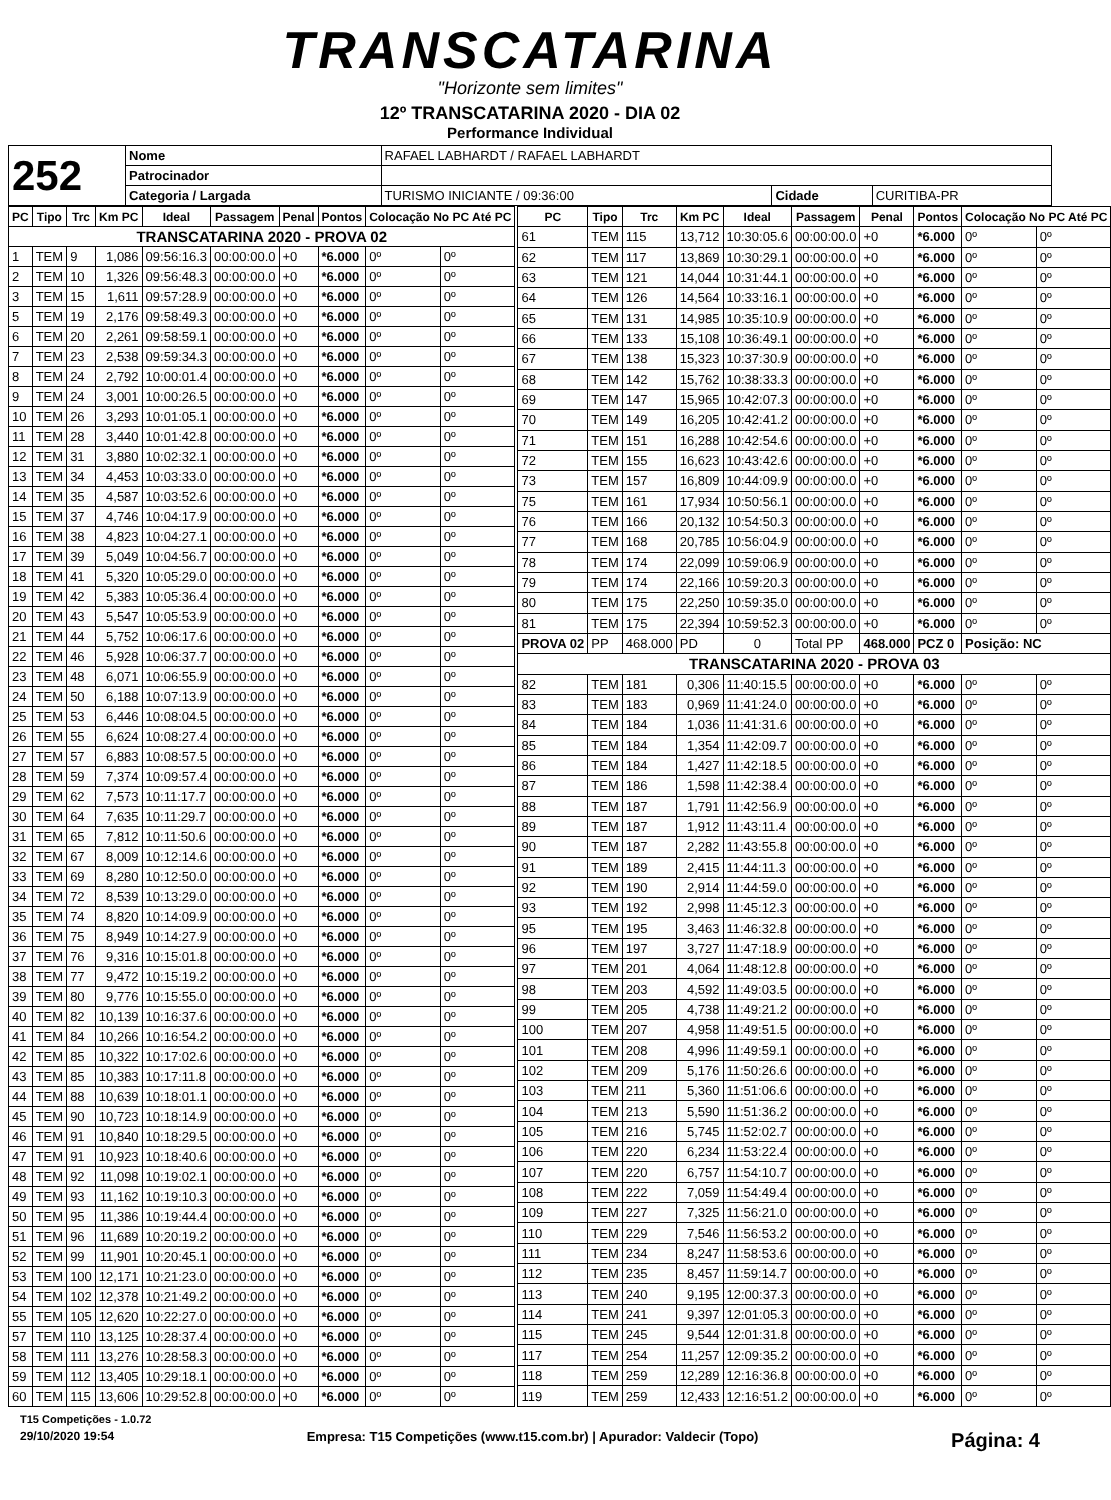TRANSCATARINA
"Horizonte sem limites"
12º TRANSCATARINA 2020 - DIA 02
Performance Individual
| 252 | Nome | RAFAEL LABHARDT / RAFAEL LABHARDT | | |
| | Patrocinador | | | |
| | Categoria / Largada | TURISMO INICIANTE / 09:36:00 | Cidade | CURITIBA-PR |
| PC | Tipo | Trc | Km PC | Ideal | Passagem | Penal | Pontos | Colocação No PC Até PC | |
| --- | --- | --- | --- | --- | --- | --- | --- | --- | --- |
| TRANSCATARINA 2020 - PROVA 02 | | | | | | | | | |
| 1 | TEM | 9 | 1,086 | 09:56:16.3 | 00:00:00.0 | +0 | *6.000 | 0º | 0º |
| 2 | TEM | 10 | 1,326 | 09:56:48.3 | 00:00:00.0 | +0 | *6.000 | 0º | 0º |
| 3 | TEM | 15 | 1,611 | 09:57:28.9 | 00:00:00.0 | +0 | *6.000 | 0º | 0º |
| 5 | TEM | 19 | 2,176 | 09:58:49.3 | 00:00:00.0 | +0 | *6.000 | 0º | 0º |
| 6 | TEM | 20 | 2,261 | 09:58:59.1 | 00:00:00.0 | +0 | *6.000 | 0º | 0º |
| 7 | TEM | 23 | 2,538 | 09:59:34.3 | 00:00:00.0 | +0 | *6.000 | 0º | 0º |
| 8 | TEM | 24 | 2,792 | 10:00:01.4 | 00:00:00.0 | +0 | *6.000 | 0º | 0º |
| 9 | TEM | 24 | 3,001 | 10:00:26.5 | 00:00:00.0 | +0 | *6.000 | 0º | 0º |
| 10 | TEM | 26 | 3,293 | 10:01:05.1 | 00:00:00.0 | +0 | *6.000 | 0º | 0º |
| 11 | TEM | 28 | 3,440 | 10:01:42.8 | 00:00:00.0 | +0 | *6.000 | 0º | 0º |
| 12 | TEM | 31 | 3,880 | 10:02:32.1 | 00:00:00.0 | +0 | *6.000 | 0º | 0º |
| 13 | TEM | 34 | 4,453 | 10:03:33.0 | 00:00:00.0 | +0 | *6.000 | 0º | 0º |
| 14 | TEM | 35 | 4,587 | 10:03:52.6 | 00:00:00.0 | +0 | *6.000 | 0º | 0º |
| 15 | TEM | 37 | 4,746 | 10:04:17.9 | 00:00:00.0 | +0 | *6.000 | 0º | 0º |
| 16 | TEM | 38 | 4,823 | 10:04:27.1 | 00:00:00.0 | +0 | *6.000 | 0º | 0º |
| 17 | TEM | 39 | 5,049 | 10:04:56.7 | 00:00:00.0 | +0 | *6.000 | 0º | 0º |
| 18 | TEM | 41 | 5,320 | 10:05:29.0 | 00:00:00.0 | +0 | *6.000 | 0º | 0º |
| 19 | TEM | 42 | 5,383 | 10:05:36.4 | 00:00:00.0 | +0 | *6.000 | 0º | 0º |
| 20 | TEM | 43 | 5,547 | 10:05:53.9 | 00:00:00.0 | +0 | *6.000 | 0º | 0º |
| 21 | TEM | 44 | 5,752 | 10:06:17.6 | 00:00:00.0 | +0 | *6.000 | 0º | 0º |
| 22 | TEM | 46 | 5,928 | 10:06:37.7 | 00:00:00.0 | +0 | *6.000 | 0º | 0º |
| 23 | TEM | 48 | 6,071 | 10:06:55.9 | 00:00:00.0 | +0 | *6.000 | 0º | 0º |
| 24 | TEM | 50 | 6,188 | 10:07:13.9 | 00:00:00.0 | +0 | *6.000 | 0º | 0º |
| 25 | TEM | 53 | 6,446 | 10:08:04.5 | 00:00:00.0 | +0 | *6.000 | 0º | 0º |
| 26 | TEM | 55 | 6,624 | 10:08:27.4 | 00:00:00.0 | +0 | *6.000 | 0º | 0º |
| 27 | TEM | 57 | 6,883 | 10:08:57.5 | 00:00:00.0 | +0 | *6.000 | 0º | 0º |
| 28 | TEM | 59 | 7,374 | 10:09:57.4 | 00:00:00.0 | +0 | *6.000 | 0º | 0º |
| 29 | TEM | 62 | 7,573 | 10:11:17.7 | 00:00:00.0 | +0 | *6.000 | 0º | 0º |
| 30 | TEM | 64 | 7,635 | 10:11:29.7 | 00:00:00.0 | +0 | *6.000 | 0º | 0º |
| 31 | TEM | 65 | 7,812 | 10:11:50.6 | 00:00:00.0 | +0 | *6.000 | 0º | 0º |
| 32 | TEM | 67 | 8,009 | 10:12:14.6 | 00:00:00.0 | +0 | *6.000 | 0º | 0º |
| 33 | TEM | 69 | 8,280 | 10:12:50.0 | 00:00:00.0 | +0 | *6.000 | 0º | 0º |
| 34 | TEM | 72 | 8,539 | 10:13:29.0 | 00:00:00.0 | +0 | *6.000 | 0º | 0º |
| 35 | TEM | 74 | 8,820 | 10:14:09.9 | 00:00:00.0 | +0 | *6.000 | 0º | 0º |
| 36 | TEM | 75 | 8,949 | 10:14:27.9 | 00:00:00.0 | +0 | *6.000 | 0º | 0º |
| 37 | TEM | 76 | 9,316 | 10:15:01.8 | 00:00:00.0 | +0 | *6.000 | 0º | 0º |
| 38 | TEM | 77 | 9,472 | 10:15:19.2 | 00:00:00.0 | +0 | *6.000 | 0º | 0º |
| 39 | TEM | 80 | 9,776 | 10:15:55.0 | 00:00:00.0 | +0 | *6.000 | 0º | 0º |
| 40 | TEM | 82 | 10,139 | 10:16:37.6 | 00:00:00.0 | +0 | *6.000 | 0º | 0º |
| 41 | TEM | 84 | 10,266 | 10:16:54.2 | 00:00:00.0 | +0 | *6.000 | 0º | 0º |
| 42 | TEM | 85 | 10,322 | 10:17:02.6 | 00:00:00.0 | +0 | *6.000 | 0º | 0º |
| 43 | TEM | 85 | 10,383 | 10:17:11.8 | 00:00:00.0 | +0 | *6.000 | 0º | 0º |
| 44 | TEM | 88 | 10,639 | 10:18:01.1 | 00:00:00.0 | +0 | *6.000 | 0º | 0º |
| 45 | TEM | 90 | 10,723 | 10:18:14.9 | 00:00:00.0 | +0 | *6.000 | 0º | 0º |
| 46 | TEM | 91 | 10,840 | 10:18:29.5 | 00:00:00.0 | +0 | *6.000 | 0º | 0º |
| 47 | TEM | 91 | 10,923 | 10:18:40.6 | 00:00:00.0 | +0 | *6.000 | 0º | 0º |
| 48 | TEM | 92 | 11,098 | 10:19:02.1 | 00:00:00.0 | +0 | *6.000 | 0º | 0º |
| 49 | TEM | 93 | 11,162 | 10:19:10.3 | 00:00:00.0 | +0 | *6.000 | 0º | 0º |
| 50 | TEM | 95 | 11,386 | 10:19:44.4 | 00:00:00.0 | +0 | *6.000 | 0º | 0º |
| 51 | TEM | 96 | 11,689 | 10:20:19.2 | 00:00:00.0 | +0 | *6.000 | 0º | 0º |
| 52 | TEM | 99 | 11,901 | 10:20:45.1 | 00:00:00.0 | +0 | *6.000 | 0º | 0º |
| 53 | TEM | 100 | 12,171 | 10:21:23.0 | 00:00:00.0 | +0 | *6.000 | 0º | 0º |
| 54 | TEM | 102 | 12,378 | 10:21:49.2 | 00:00:00.0 | +0 | *6.000 | 0º | 0º |
| 55 | TEM | 105 | 12,620 | 10:22:27.0 | 00:00:00.0 | +0 | *6.000 | 0º | 0º |
| 57 | TEM | 110 | 13,125 | 10:28:37.4 | 00:00:00.0 | +0 | *6.000 | 0º | 0º |
| 58 | TEM | 111 | 13,276 | 10:28:58.3 | 00:00:00.0 | +0 | *6.000 | 0º | 0º |
| 59 | TEM | 112 | 13,405 | 10:29:18.1 | 00:00:00.0 | +0 | *6.000 | 0º | 0º |
| 60 | TEM | 115 | 13,606 | 10:29:52.8 | 00:00:00.0 | +0 | *6.000 | 0º | 0º |
| PC | Tipo | Trc | Km PC | Ideal | Passagem | Penal | Pontos | Colocação No PC Até PC | |
| --- | --- | --- | --- | --- | --- | --- | --- | --- | --- |
| 61 | TEM | 115 | 13,712 | 10:30:05.6 | 00:00:00.0 | +0 | *6.000 | 0º | 0º |
| 62 | TEM | 117 | 13,869 | 10:30:29.1 | 00:00:00.0 | +0 | *6.000 | 0º | 0º |
| 63 | TEM | 121 | 14,044 | 10:31:44.1 | 00:00:00.0 | +0 | *6.000 | 0º | 0º |
| 64 | TEM | 126 | 14,564 | 10:33:16.1 | 00:00:00.0 | +0 | *6.000 | 0º | 0º |
| 65 | TEM | 131 | 14,985 | 10:35:10.9 | 00:00:00.0 | +0 | *6.000 | 0º | 0º |
| 66 | TEM | 133 | 15,108 | 10:36:49.1 | 00:00:00.0 | +0 | *6.000 | 0º | 0º |
| 67 | TEM | 138 | 15,323 | 10:37:30.9 | 00:00:00.0 | +0 | *6.000 | 0º | 0º |
| 68 | TEM | 142 | 15,762 | 10:38:33.3 | 00:00:00.0 | +0 | *6.000 | 0º | 0º |
| 69 | TEM | 147 | 15,965 | 10:42:07.3 | 00:00:00.0 | +0 | *6.000 | 0º | 0º |
| 70 | TEM | 149 | 16,205 | 10:42:41.2 | 00:00:00.0 | +0 | *6.000 | 0º | 0º |
| 71 | TEM | 151 | 16,288 | 10:42:54.6 | 00:00:00.0 | +0 | *6.000 | 0º | 0º |
| 72 | TEM | 155 | 16,623 | 10:43:42.6 | 00:00:00.0 | +0 | *6.000 | 0º | 0º |
| 73 | TEM | 157 | 16,809 | 10:44:09.9 | 00:00:00.0 | +0 | *6.000 | 0º | 0º |
| 75 | TEM | 161 | 17,934 | 10:50:56.1 | 00:00:00.0 | +0 | *6.000 | 0º | 0º |
| 76 | TEM | 166 | 20,132 | 10:54:50.3 | 00:00:00.0 | +0 | *6.000 | 0º | 0º |
| 77 | TEM | 168 | 20,785 | 10:56:04.9 | 00:00:00.0 | +0 | *6.000 | 0º | 0º |
| 78 | TEM | 174 | 22,099 | 10:59:06.9 | 00:00:00.0 | +0 | *6.000 | 0º | 0º |
| 79 | TEM | 174 | 22,166 | 10:59:20.3 | 00:00:00.0 | +0 | *6.000 | 0º | 0º |
| 80 | TEM | 175 | 22,250 | 10:59:35.0 | 00:00:00.0 | +0 | *6.000 | 0º | 0º |
| 81 | TEM | 175 | 22,394 | 10:59:52.3 | 00:00:00.0 | +0 | *6.000 | 0º | 0º |
| PROVA 02 | PP | 468.000 | PD | 0 | Total PP | 468.000 | PCZ 0 | Posição: NC | |
| TRANSCATARINA 2020 - PROVA 03 | | | | | | | | | |
| 82 | TEM | 181 | 0,306 | 11:40:15.5 | 00:00:00.0 | +0 | *6.000 | 0º | 0º |
| 83 | TEM | 183 | 0,969 | 11:41:24.0 | 00:00:00.0 | +0 | *6.000 | 0º | 0º |
| 84 | TEM | 184 | 1,036 | 11:41:31.6 | 00:00:00.0 | +0 | *6.000 | 0º | 0º |
| 85 | TEM | 184 | 1,354 | 11:42:09.7 | 00:00:00.0 | +0 | *6.000 | 0º | 0º |
| 86 | TEM | 184 | 1,427 | 11:42:18.5 | 00:00:00.0 | +0 | *6.000 | 0º | 0º |
| 87 | TEM | 186 | 1,598 | 11:42:38.4 | 00:00:00.0 | +0 | *6.000 | 0º | 0º |
| 88 | TEM | 187 | 1,791 | 11:42:56.9 | 00:00:00.0 | +0 | *6.000 | 0º | 0º |
| 89 | TEM | 187 | 1,912 | 11:43:11.4 | 00:00:00.0 | +0 | *6.000 | 0º | 0º |
| 90 | TEM | 187 | 2,282 | 11:43:55.8 | 00:00:00.0 | +0 | *6.000 | 0º | 0º |
| 91 | TEM | 189 | 2,415 | 11:44:11.3 | 00:00:00.0 | +0 | *6.000 | 0º | 0º |
| 92 | TEM | 190 | 2,914 | 11:44:59.0 | 00:00:00.0 | +0 | *6.000 | 0º | 0º |
| 93 | TEM | 192 | 2,998 | 11:45:12.3 | 00:00:00.0 | +0 | *6.000 | 0º | 0º |
| 95 | TEM | 195 | 3,463 | 11:46:32.8 | 00:00:00.0 | +0 | *6.000 | 0º | 0º |
| 96 | TEM | 197 | 3,727 | 11:47:18.9 | 00:00:00.0 | +0 | *6.000 | 0º | 0º |
| 97 | TEM | 201 | 4,064 | 11:48:12.8 | 00:00:00.0 | +0 | *6.000 | 0º | 0º |
| 98 | TEM | 203 | 4,592 | 11:49:03.5 | 00:00:00.0 | +0 | *6.000 | 0º | 0º |
| 99 | TEM | 205 | 4,738 | 11:49:21.2 | 00:00:00.0 | +0 | *6.000 | 0º | 0º |
| 100 | TEM | 207 | 4,958 | 11:49:51.5 | 00:00:00.0 | +0 | *6.000 | 0º | 0º |
| 101 | TEM | 208 | 4,996 | 11:49:59.1 | 00:00:00.0 | +0 | *6.000 | 0º | 0º |
| 102 | TEM | 209 | 5,176 | 11:50:26.6 | 00:00:00.0 | +0 | *6.000 | 0º | 0º |
| 103 | TEM | 211 | 5,360 | 11:51:06.6 | 00:00:00.0 | +0 | *6.000 | 0º | 0º |
| 104 | TEM | 213 | 5,590 | 11:51:36.2 | 00:00:00.0 | +0 | *6.000 | 0º | 0º |
| 105 | TEM | 216 | 5,745 | 11:52:02.7 | 00:00:00.0 | +0 | *6.000 | 0º | 0º |
| 106 | TEM | 220 | 6,234 | 11:53:22.4 | 00:00:00.0 | +0 | *6.000 | 0º | 0º |
| 107 | TEM | 220 | 6,757 | 11:54:10.7 | 00:00:00.0 | +0 | *6.000 | 0º | 0º |
| 108 | TEM | 222 | 7,059 | 11:54:49.4 | 00:00:00.0 | +0 | *6.000 | 0º | 0º |
| 109 | TEM | 227 | 7,325 | 11:56:21.0 | 00:00:00.0 | +0 | *6.000 | 0º | 0º |
| 110 | TEM | 229 | 7,546 | 11:56:53.2 | 00:00:00.0 | +0 | *6.000 | 0º | 0º |
| 111 | TEM | 234 | 8,247 | 11:58:53.6 | 00:00:00.0 | +0 | *6.000 | 0º | 0º |
| 112 | TEM | 235 | 8,457 | 11:59:14.7 | 00:00:00.0 | +0 | *6.000 | 0º | 0º |
| 113 | TEM | 240 | 9,195 | 12:00:37.3 | 00:00:00.0 | +0 | *6.000 | 0º | 0º |
| 114 | TEM | 241 | 9,397 | 12:01:05.3 | 00:00:00.0 | +0 | *6.000 | 0º | 0º |
| 115 | TEM | 245 | 9,544 | 12:01:31.8 | 00:00:00.0 | +0 | *6.000 | 0º | 0º |
| 117 | TEM | 254 | 11,257 | 12:09:35.2 | 00:00:00.0 | +0 | *6.000 | 0º | 0º |
| 118 | TEM | 259 | 12,289 | 12:16:36.8 | 00:00:00.0 | +0 | *6.000 | 0º | 0º |
| 119 | TEM | 259 | 12,433 | 12:16:51.2 | 00:00:00.0 | +0 | *6.000 | 0º | 0º |
T15 Competições - 1.0.72
29/10/2020 19:54 Empresa: T15 Competições (www.t15.com.br) | Apurador: Valdecir (Topo) Página: 4